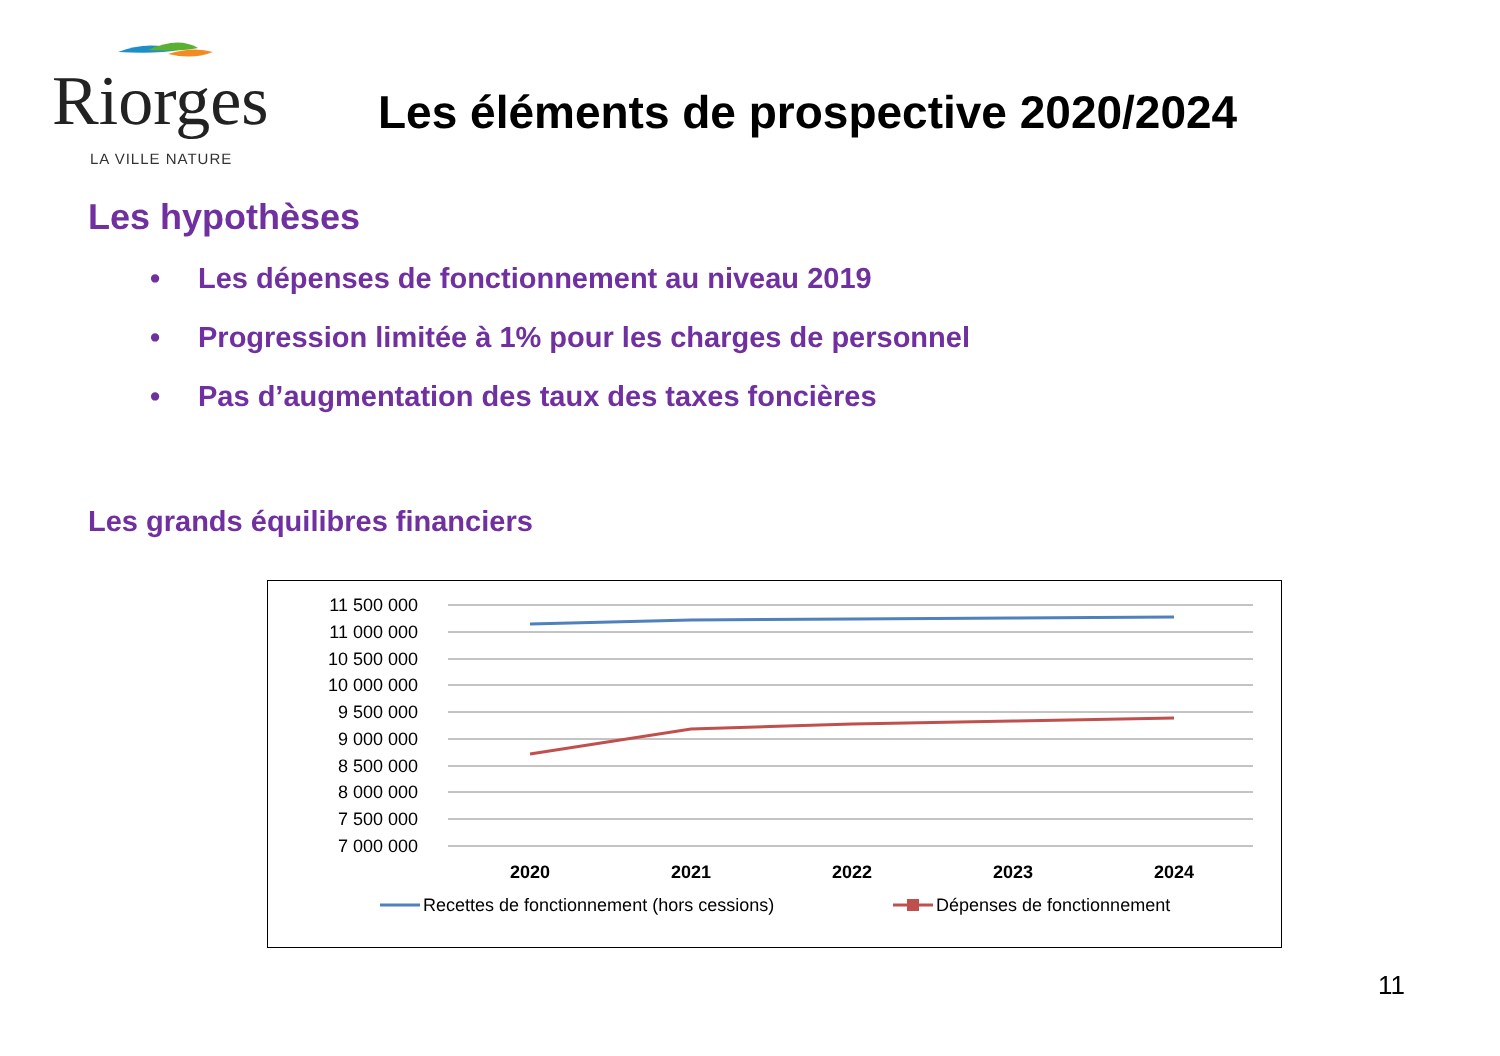Riorges
LA VILLE NATURE
Les éléments de prospective 2020/2024
Les hypothèses
• Les dépenses de fonctionnement au niveau 2019
• Progression limitée à 1% pour les charges de personnel
• Pas d’augmentation des taux des taxes foncières
Les grands équilibres financiers
11 500 000
11 000 000
10 500 000
10 000 000
9 500 000
9 000 000
8 500 000
8 000 000
7 500 000
7 000 000
2020
2021
2022
2023
2024
Recettes de fonctionnement (hors cessions)
Dépenses de fonctionnement
11